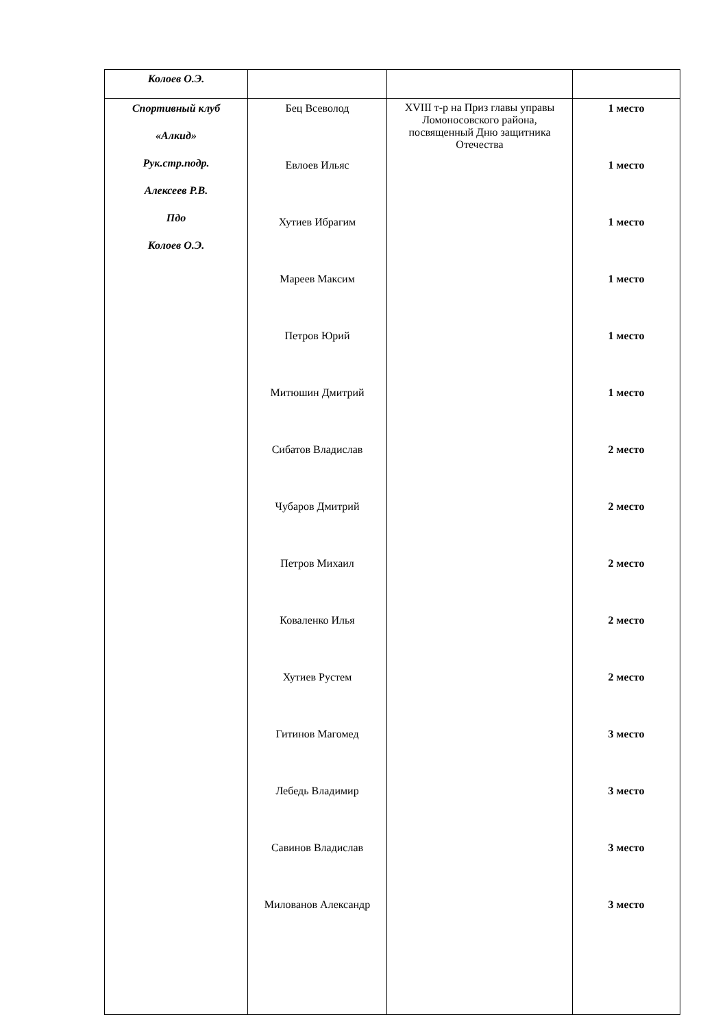| Колоев О.Э. | | | |
| Спортивный клуб «Алкид» Рук.стр.подр. Алексеев Р.В. Пдо Колоев О.Э. | Бец Всеволод Евлоев Ильяс Хутиев Ибрагим Мареев Максим Петров Юрий Митюшин Дмитрий Сибатов Владислав Чубаров Дмитрий Петров Михаил Коваленко Илья Хутиев Рустем Гитинов Магомед Лебедь Владимир Савинов Владислав Милованов Александр | XVIII т-р на Приз главы управы Ломоносовского района, посвященный Дню защитника Отечества | 1 место 1 место 1 место 1 место 1 место 1 место 2 место 2 место 2 место 2 место 2 место 3 место 3 место 3 место 3 место |